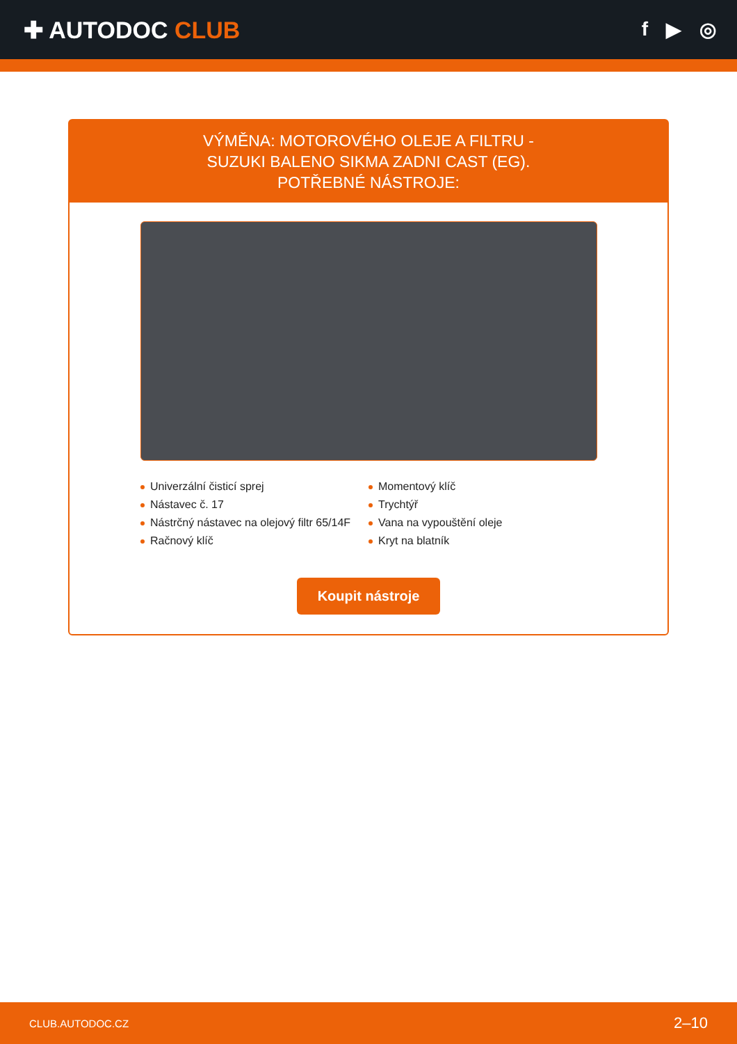✚ AUTODOC CLUB
f ▶ ◎
VÝMĚNA: MOTOROVÉHO OLEJE A FILTRU - SUZUKI BALENO SIKMA ZADNI CAST (EG). POTŘEBNÉ NÁSTROJE:
Univerzální čisticí sprej
Momentový klíč
Nástavec č. 17
Trychtýř
Nástrčný nástavec na olejový filtr 65/14F
Vana na vypouštění oleje
Račnový klíč
Kryt na blatník
Koupit nástroje
CLUB.AUTODOC.CZ 2–10